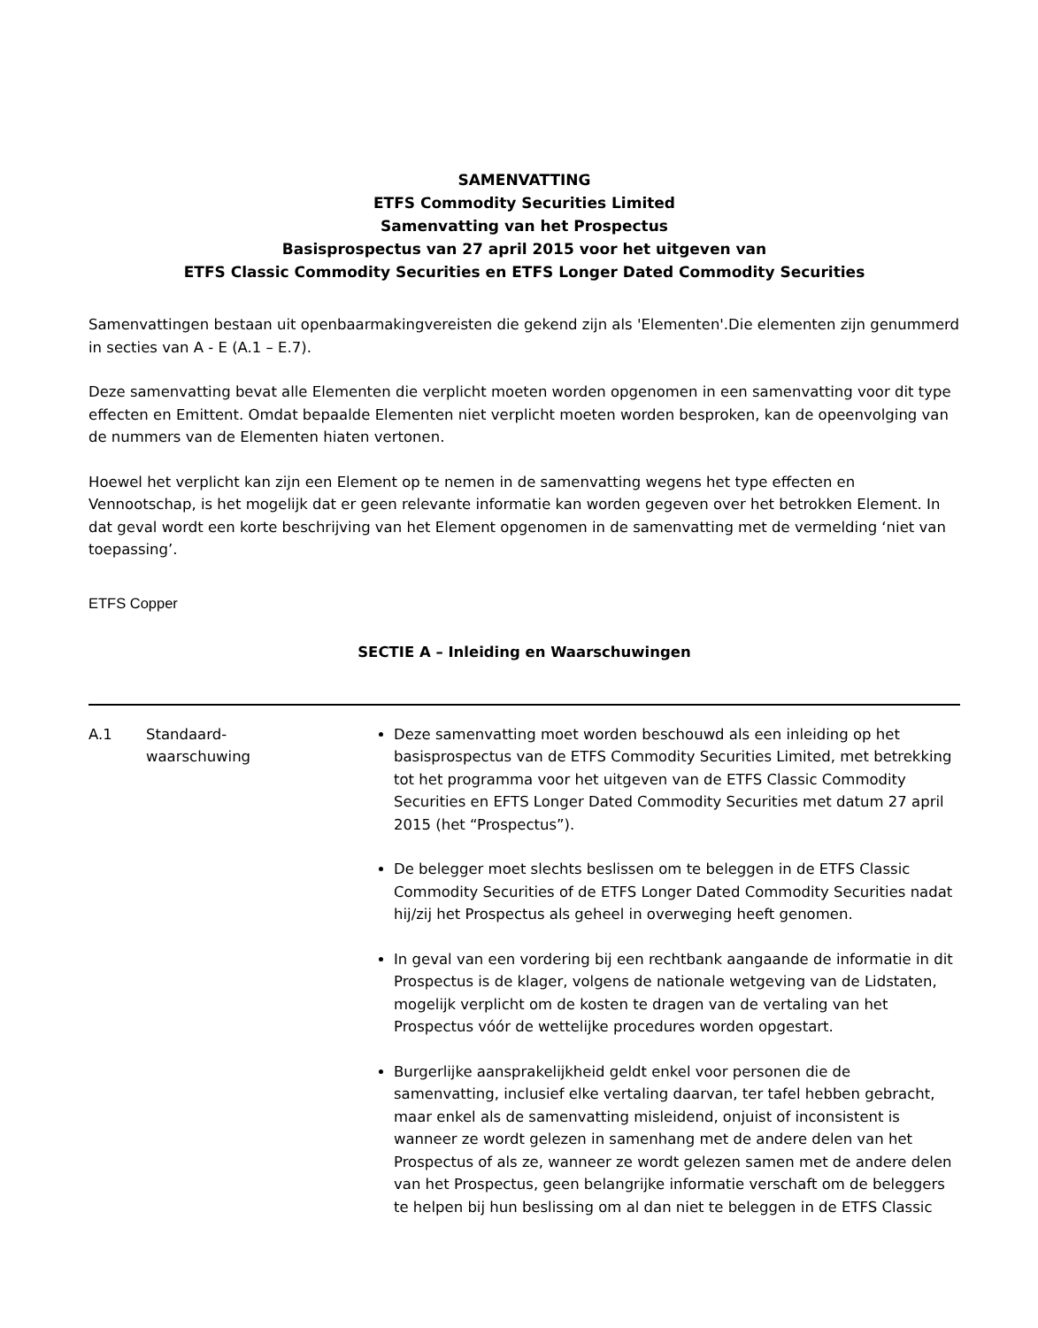SAMENVATTING
ETFS Commodity Securities Limited
Samenvatting van het Prospectus
Basisprospectus van 27 april 2015 voor het uitgeven van
ETFS Classic Commodity Securities en ETFS Longer Dated Commodity Securities
Samenvattingen bestaan uit openbaarmakingvereisten die gekend zijn als 'Elementen'.Die elementen zijn genummerd in secties van A - E (A.1 – E.7).
Deze samenvatting bevat alle Elementen die verplicht moeten worden opgenomen in een samenvatting voor dit type effecten en Emittent. Omdat bepaalde Elementen niet verplicht moeten worden besproken, kan de opeenvolging van de nummers van de Elementen hiaten vertonen.
Hoewel het verplicht kan zijn een Element op te nemen in de samenvatting wegens het type effecten en Vennootschap, is het mogelijk dat er geen relevante informatie kan worden gegeven over het betrokken Element. In dat geval wordt een korte beschrijving van het Element opgenomen in de samenvatting met de vermelding ‘niet van toepassing’.
ETFS Copper
SECTIE A – Inleiding en Waarschuwingen
| A.1 | Standaard- waarschuwing | Deze samenvatting moet worden beschouwd als een inleiding op het basisprospectus van de ETFS Commodity Securities Limited, met betrekking tot het programma voor het uitgeven van de ETFS Classic Commodity Securities en EFTS Longer Dated Commodity Securities met datum 27 april 2015 (het “Prospectus”). De belegger moet slechts beslissen om te beleggen in de ETFS Classic Commodity Securities of de ETFS Longer Dated Commodity Securities nadat hij/zij het Prospectus als geheel in overweging heeft genomen. In geval van een vordering bij een rechtbank aangaande de informatie in dit Prospectus is de klager, volgens de nationale wetgeving van de Lidstaten, mogelijk verplicht om de kosten te dragen van de vertaling van het Prospectus vóór de wettelijke procedures worden opgestart. Burgerlijke aansprakelijkheid geldt enkel voor personen die de samenvatting, inclusief elke vertaling daarvan, ter tafel hebben gebracht, maar enkel als de samenvatting misleidend, onjuist of inconsistent is wanneer ze wordt gelezen in samenhang met de andere delen van het Prospectus of als ze, wanneer ze wordt gelezen samen met de andere delen van het Prospectus, geen belangrijke informatie verschaft om de beleggers te helpen bij hun beslissing om al dan niet te beleggen in de ETFS Classic |